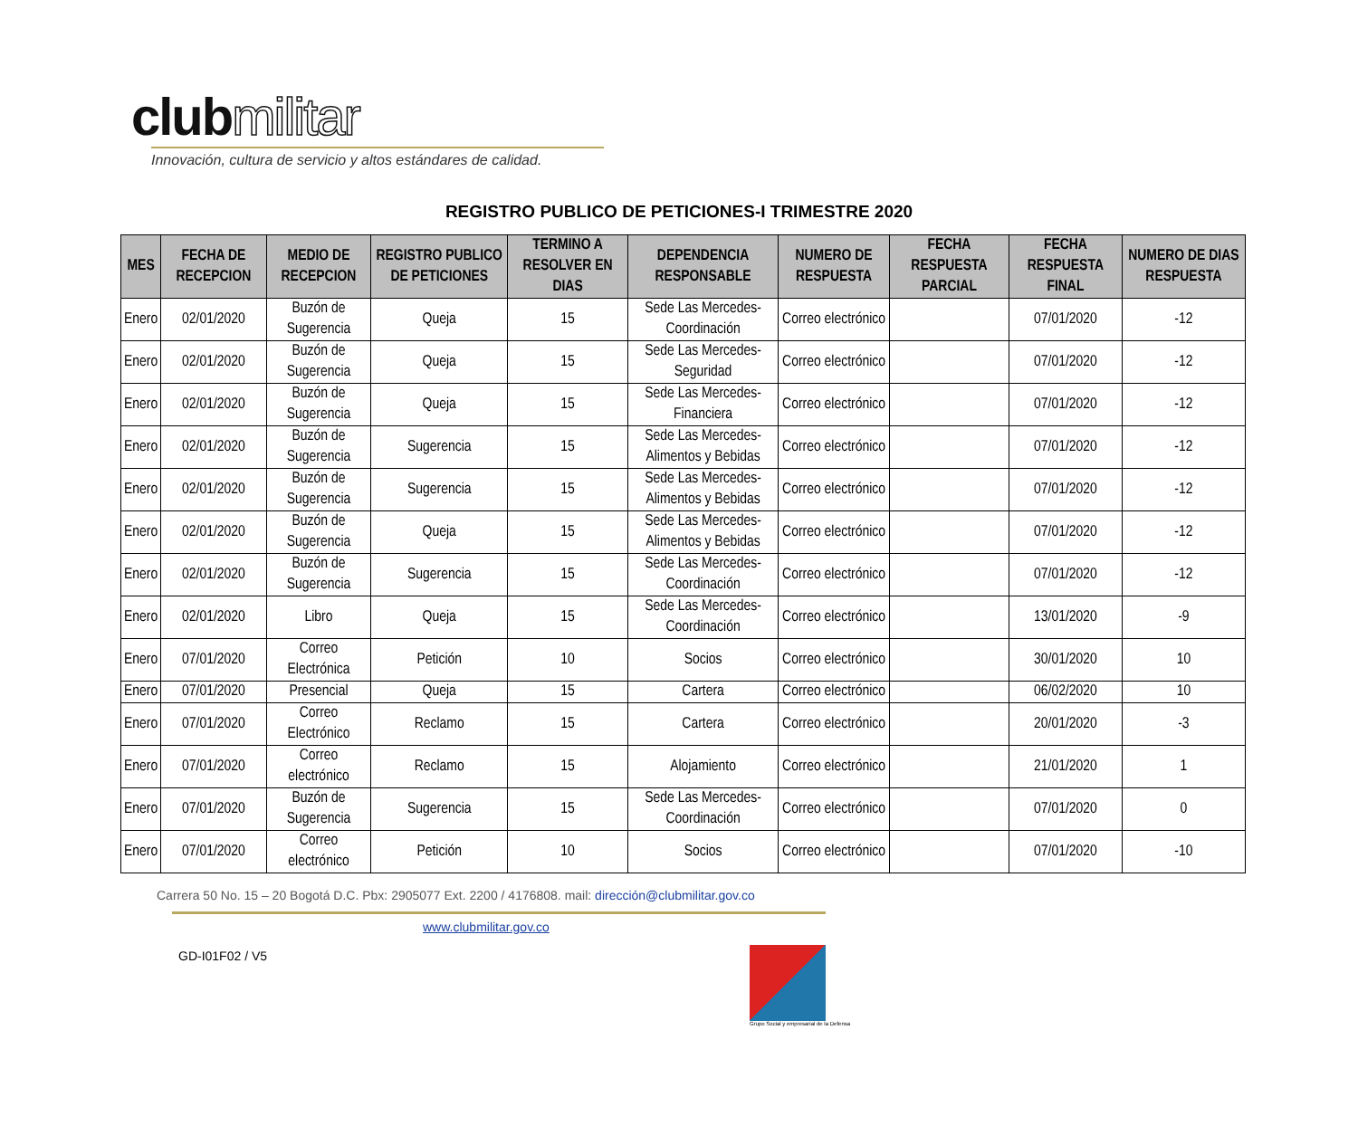clubmilitar
Innovación, cultura de servicio y altos estándares de calidad.
REGISTRO PUBLICO DE PETICIONES-I TRIMESTRE 2020
| MES | FECHA DE RECEPCION | MEDIO DE RECEPCION | REGISTRO PUBLICO DE PETICIONES | TERMINO A RESOLVER EN DIAS | DEPENDENCIA RESPONSABLE | NUMERO DE RESPUESTA | FECHA RESPUESTA PARCIAL | FECHA RESPUESTA FINAL | NUMERO DE DIAS RESPUESTA |
| --- | --- | --- | --- | --- | --- | --- | --- | --- | --- |
| Enero | 02/01/2020 | Buzón de Sugerencia | Queja | 15 | Sede Las Mercedes-Coordinación | Correo electrónico | | 07/01/2020 | -12 |
| Enero | 02/01/2020 | Buzón de Sugerencia | Queja | 15 | Sede Las Mercedes-Seguridad | Correo electrónico | | 07/01/2020 | -12 |
| Enero | 02/01/2020 | Buzón de Sugerencia | Queja | 15 | Sede Las Mercedes-Financiera | Correo electrónico | | 07/01/2020 | -12 |
| Enero | 02/01/2020 | Buzón de Sugerencia | Sugerencia | 15 | Sede Las Mercedes-Alimentos y Bebidas | Correo electrónico | | 07/01/2020 | -12 |
| Enero | 02/01/2020 | Buzón de Sugerencia | Sugerencia | 15 | Sede Las Mercedes-Alimentos y Bebidas | Correo electrónico | | 07/01/2020 | -12 |
| Enero | 02/01/2020 | Buzón de Sugerencia | Queja | 15 | Sede Las Mercedes-Alimentos y Bebidas | Correo electrónico | | 07/01/2020 | -12 |
| Enero | 02/01/2020 | Buzón de Sugerencia | Sugerencia | 15 | Sede Las Mercedes-Coordinación | Correo electrónico | | 07/01/2020 | -12 |
| Enero | 02/01/2020 | Libro | Queja | 15 | Sede Las Mercedes-Coordinación | Correo electrónico | | 13/01/2020 | -9 |
| Enero | 07/01/2020 | Correo Electrónica | Petición | 10 | Socios | Correo electrónico | | 30/01/2020 | 10 |
| Enero | 07/01/2020 | Presencial | Queja | 15 | Cartera | Correo electrónico | | 06/02/2020 | 10 |
| Enero | 07/01/2020 | Correo Electrónico | Reclamo | 15 | Cartera | Correo electrónico | | 20/01/2020 | -3 |
| Enero | 07/01/2020 | Correo electrónico | Reclamo | 15 | Alojamiento | Correo electrónico | | 21/01/2020 | 1 |
| Enero | 07/01/2020 | Buzón de Sugerencia | Sugerencia | 15 | Sede Las Mercedes-Coordinación | Correo electrónico | | 07/01/2020 | 0 |
| Enero | 07/01/2020 | Correo electrónico | Petición | 10 | Socios | Correo electrónico | | 07/01/2020 | -10 |
Carrera 50 No. 15 – 20 Bogotá D.C. Pbx: 2905077 Ext. 2200 / 4176808. mail: dirección@clubmilitar.gov.co
www.clubmilitar.gov.co
GD-I01F02 / V5
Grupo Social y empresarial de la Defensa